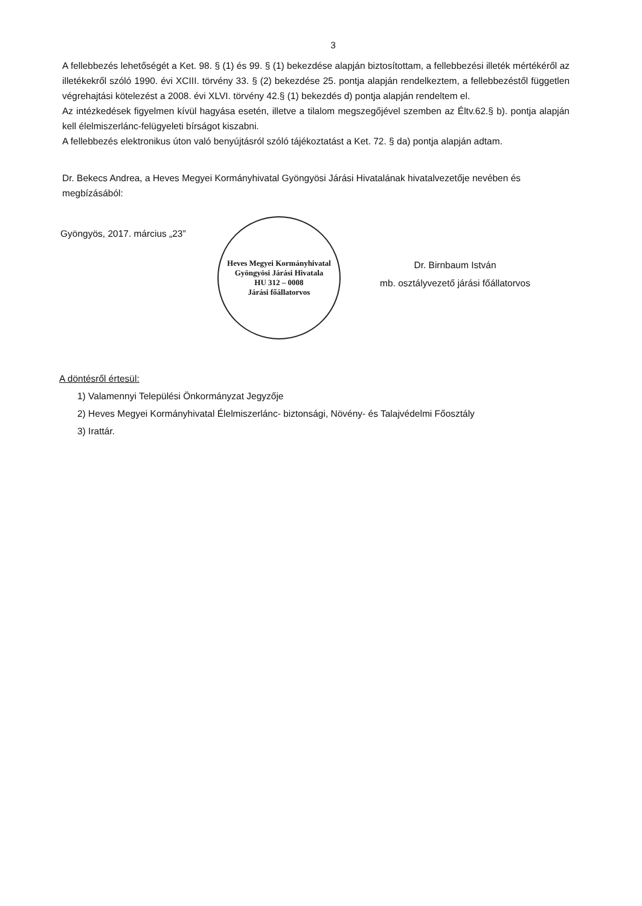3
A fellebbezés lehetőségét a Ket. 98. § (1) és 99. § (1) bekezdése alapján biztosítottam, a fellebbezési illeték mértékéről az illetékekről szóló 1990. évi XCIII. törvény 33. § (2) bekezdése 25. pontja alapján rendelkeztem, a fellebbezéstől független végrehajtási kötelezést a 2008. évi XLVI. törvény 42.§ (1) bekezdés d) pontja alapján rendeltem el.
Az intézkedések figyelmen kívül hagyása esetén, illetve a tilalom megszegőjével szemben az Éltv.62.§ b). pontja alapján kell élelmiszerlánc-felügyeleti bírságot kiszabni.
A fellebbezés elektronikus úton való benyújtásról szóló tájékoztatást a Ket. 72. § da) pontja alapján adtam.
Dr. Bekecs Andrea, a Heves Megyei Kormányhivatal Gyöngyösi Járási Hivatalának hivatalvezetője nevében és megbízásából:
Gyöngyös, 2017. március „23”
Heves Megyei Kormányhivatal
Gyöngyösi Járási Hivatala
HU 312 – 0008
Járási főállatorvos
Dr. Birnbaum István
mb. osztályvezető járási főállatorvos
A döntésről értesül:
1) Valamennyi Települési Önkormányzat Jegyzője
2) Heves Megyei Kormányhivatal Élelmiszerlánc- biztonsági, Növény- és Talajvédelmi Főosztály
3) Irattár.